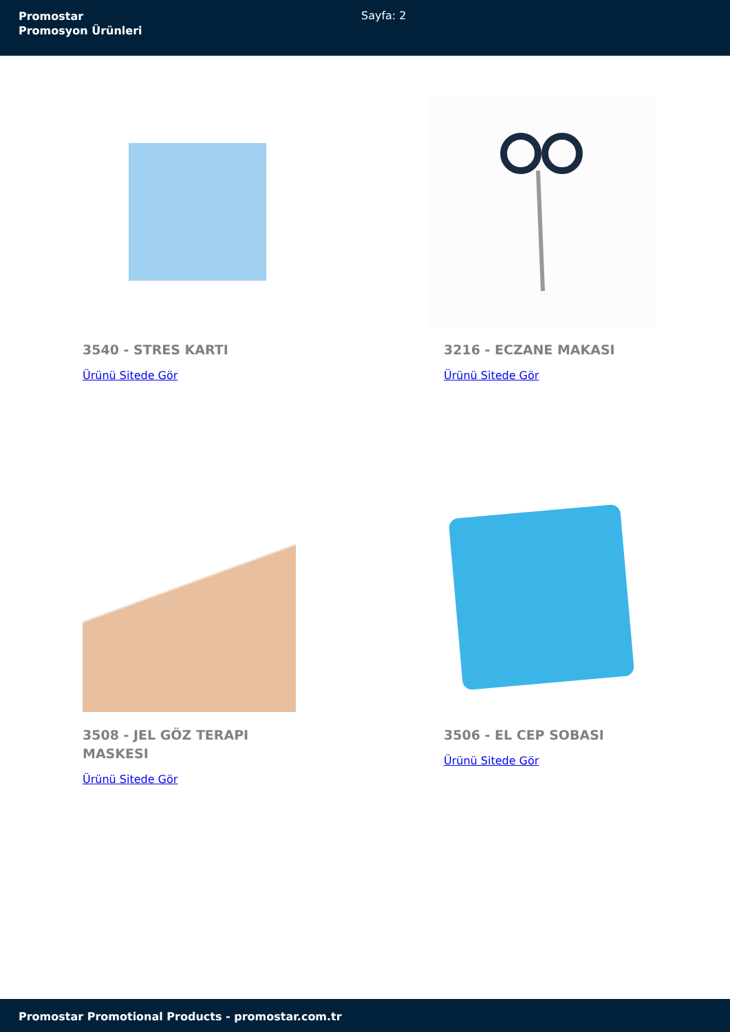Promostar
Promosyon Ürünleri
Sayfa: 2
3540 - STRES KARTI
Ürünü Sitede Gör
3216 - ECZANE MAKASI
Ürünü Sitede Gör
3508 - JEL GÖZ TERAPI MASKESI
Ürünü Sitede Gör
3506 - EL CEP SOBASI
Ürünü Sitede Gör
Promostar Promotional Products - promostar.com.tr